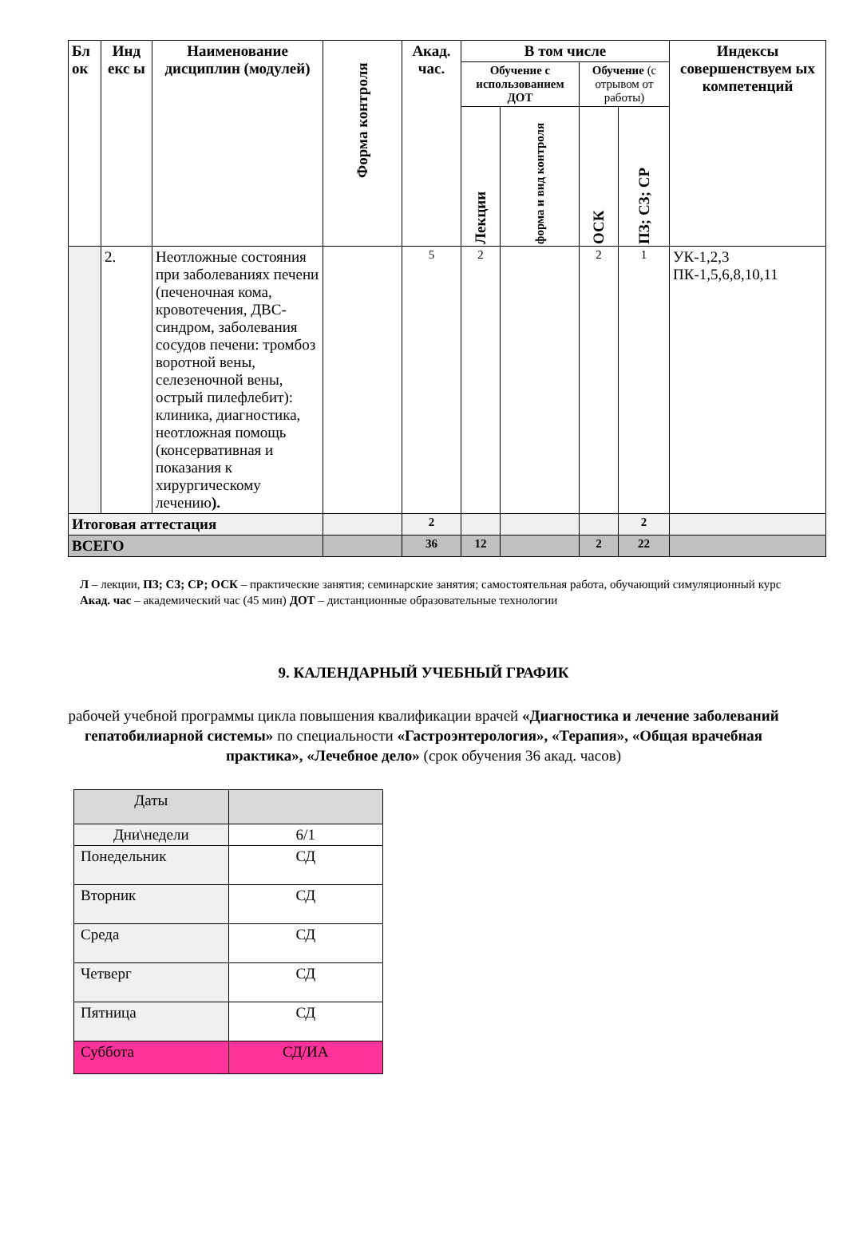| Бл ок | Инд екс ы | Наименование дисциплин (модулей) | Форма контроля | Акад. час. | В том числе | | | | Индексы совершенствуем ых компетенций |
| --- | --- | --- | --- | --- | --- | --- | --- | --- | --- |
| | | | | | Обучение с использованием ДОТ | | Обучение (с отрывом от работы) | | |
| | | | | | Лекции | форма и вид контроля | ОСК | ПЗ; СЗ; СР | |
| | 2. | Неотложные состояния при заболеваниях печени (печеночная кома, кровотечения, ДВС-синдром, заболевания сосудов печени: тромбоз воротной вены, селезеночной вены, острый пилефлебит): клиника, диагностика, неотложная помощь (консервативная и показания к хирургическому лечению ). | | 5 | 2 | | 2 | 1 | УК-1,2,3 ПК-1,5,6,8,10,11 |
| Итоговая аттестация | | | | 2 | | | | 2 | |
| ВСЕГО | | | | 36 | 12 | | 2 | 22 | |
Л – лекции, ПЗ; СЗ; СР; ОСК – практические занятия; семинарские занятия; самостоятельная работа, обучающий симуляционный курс
Акад. час – академический час (45 мин) ДОТ – дистанционные образовательные технологии
9. КАЛЕНДАРНЫЙ УЧЕБНЫЙ ГРАФИК
рабочей учебной программы цикла повышения квалификации врачей «Диагностика и лечение заболеваний гепатобилиарной системы» по специальности «Гастроэнтерология», «Терапия», «Общая врачебная практика», «Лечебное дело» (срок обучения 36 акад. часов)
| Даты | |
| Дни\недели | 6/1 |
| Понедельник | СД |
| Вторник | СД |
| Среда | СД |
| Четверг | СД |
| Пятница | СД |
| Суббота | СД/ИА |